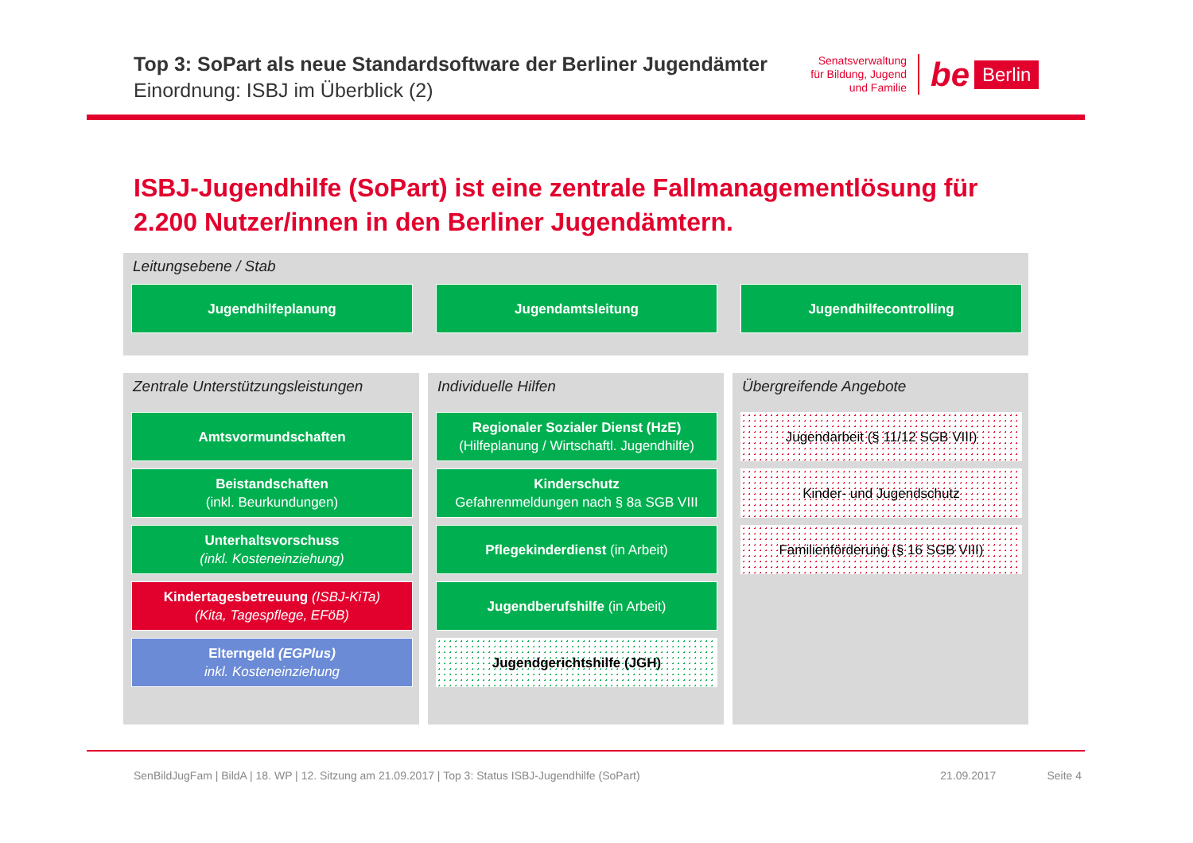Top 3: SoPart als neue Standardsoftware der Berliner Jugendämter
Einordnung: ISBJ im Überblick (2)
Senatsverwaltung für Bildung, Jugend und Familie
be Berlin
ISBJ-Jugendhilfe (SoPart) ist eine zentrale Fallmanagementlösung für 2.200 Nutzer/innen in den Berliner Jugendämtern.
Leitungsebene / Stab
Jugendhilfeplanung Jugendamtsleitung Jugendhilfecontrolling
Zentrale Unterstützungsleistungen Individuelle Hilfen Übergreifende Angebote
Amtsvormundschaften
Beistandschaften
(inkl. Beurkundungen)
Unterhaltsvorschuss
(inkl. Kosteneinziehung)
Kindertagesbetreuung (ISBJ-KiTa)
(Kita, Tagespflege, EFöB)
Elterngeld (EGPlus)
inkl. Kosteneinziehung
Regionaler Sozialer Dienst (HzE)
(Hilfeplanung / Wirtschaftl. Jugendhilfe)
Kinderschutz
Gefahrenmeldungen nach § 8a SGB VIII
Pflegekinderdienst (in Arbeit)
Jugendberufshilfe (in Arbeit)
Jugendgerichtshilfe (JGH)
Jugendarbeit (§ 11/12 SGB VIII)
Kinder- und Jugendschutz
Familienförderung (§ 16 SGB VIII)
SenBildJugFam | BildA | 18. WP | 12. Sitzung am 21.09.2017 | Top 3: Status ISBJ-Jugendhilfe (SoPart) 21.09.2017 Seite 4